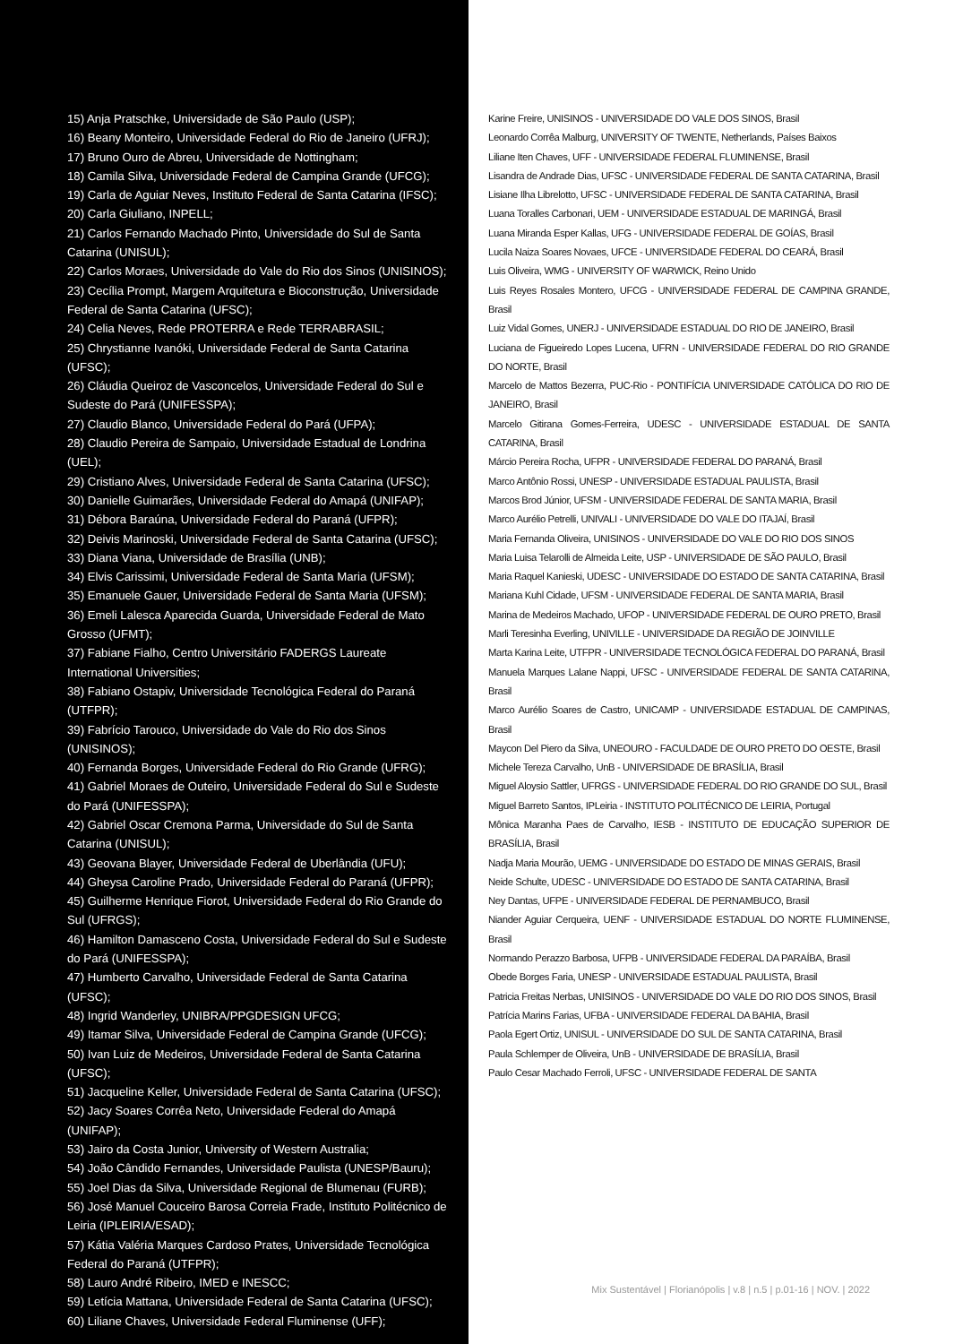15) Anja Pratschke, Universidade de São Paulo (USP);
16) Beany Monteiro, Universidade Federal do Rio de Janeiro (UFRJ);
17) Bruno Ouro de Abreu, Universidade de Nottingham;
18) Camila Silva, Universidade Federal de Campina Grande (UFCG);
19) Carla de Aguiar Neves, Instituto Federal de Santa Catarina (IFSC);
20) Carla Giuliano, INPELL;
21) Carlos Fernando Machado Pinto, Universidade do Sul de Santa Catarina (UNISUL);
22) Carlos Moraes, Universidade do Vale do Rio dos Sinos (UNISINOS);
23) Cecília Prompt, Margem Arquitetura e Bioconstrução, Universidade Federal de Santa Catarina (UFSC);
24) Celia Neves, Rede PROTERRA e Rede TERRABRASIL;
25) Chrystianne Ivanóki, Universidade Federal de Santa Catarina (UFSC);
26) Cláudia Queiroz de Vasconcelos, Universidade Federal do Sul e Sudeste do Pará (UNIFESSPA);
27) Claudio Blanco, Universidade Federal do Pará (UFPA);
28) Claudio Pereira de Sampaio, Universidade Estadual de Londrina (UEL);
29) Cristiano Alves, Universidade Federal de Santa Catarina (UFSC);
30) Danielle Guimarães, Universidade Federal do Amapá (UNIFAP);
31) Débora Baraúna, Universidade Federal do Paraná (UFPR);
32) Deivis Marinoski, Universidade Federal de Santa Catarina (UFSC);
33) Diana Viana, Universidade de Brasília (UNB);
34) Elvis Carissimi, Universidade Federal de Santa Maria (UFSM);
35) Emanuele Gauer, Universidade Federal de Santa Maria (UFSM);
36) Emeli Lalesca Aparecida Guarda, Universidade Federal de Mato Grosso (UFMT);
37) Fabiane Fialho, Centro Universitário FADERGS Laureate International Universities;
38) Fabiano Ostapiv, Universidade Tecnológica Federal do Paraná (UTFPR);
39) Fabrício Tarouco, Universidade do Vale do Rio dos Sinos (UNISINOS);
40) Fernanda Borges, Universidade Federal do Rio Grande (UFRG);
41) Gabriel Moraes de Outeiro, Universidade Federal do Sul e Sudeste do Pará (UNIFESSPA);
42) Gabriel Oscar Cremona Parma, Universidade do Sul de Santa Catarina (UNISUL);
43) Geovana Blayer, Universidade Federal de Uberlândia (UFU);
44) Gheysa Caroline Prado, Universidade Federal do Paraná (UFPR);
45) Guilherme Henrique Fiorot, Universidade Federal do Rio Grande do Sul (UFRGS);
46) Hamilton Damasceno Costa, Universidade Federal do Sul e Sudeste do Pará (UNIFESSPA);
47) Humberto Carvalho, Universidade Federal de Santa Catarina (UFSC);
48) Ingrid Wanderley, UNIBRA/PPGDESIGN UFCG;
49) Itamar Silva, Universidade Federal de Campina Grande (UFCG);
50) Ivan Luiz de Medeiros, Universidade Federal de Santa Catarina (UFSC);
51) Jacqueline Keller, Universidade Federal de Santa Catarina (UFSC);
52) Jacy Soares Corrêa Neto, Universidade Federal do Amapá (UNIFAP);
53) Jairo da Costa Junior, University of Western Australia;
54) João Cândido Fernandes, Universidade Paulista (UNESP/Bauru);
55) Joel Dias da Silva, Universidade Regional de Blumenau (FURB);
56) José Manuel Couceiro Barosa Correia Frade, Instituto Politécnico de Leiria (IPLEIRIA/ESAD);
57) Kátia Valéria Marques Cardoso Prates, Universidade Tecnológica Federal do Paraná (UTFPR);
58) Lauro André Ribeiro, IMED e INESCC;
59) Letícia Mattana, Universidade Federal de Santa Catarina (UFSC);
60) Liliane Chaves, Universidade Federal Fluminense (UFF);
Karine Freire, UNISINOS - UNIVERSIDADE DO VALE DOS SINOS, Brasil
Leonardo Corrêa Malburg, UNIVERSITY OF TWENTE, Netherlands, Países Baixos
Liliane Iten Chaves, UFF - UNIVERSIDADE FEDERAL FLUMINENSE, Brasil
Lisandra de Andrade Dias, UFSC - UNIVERSIDADE FEDERAL DE SANTA CATARINA, Brasil
Lisiane Ilha Librelotto, UFSC - UNIVERSIDADE FEDERAL DE SANTA CATARINA, Brasil
Luana Toralles Carbonari, UEM - UNIVERSIDADE ESTADUAL DE MARINGÁ, Brasil
Luana Miranda Esper Kallas, UFG - UNIVERSIDADE FEDERAL DE GOÍAS, Brasil
Lucila Naiza Soares Novaes, UFCE - UNIVERSIDADE FEDERAL DO CEARÁ, Brasil
Luis Oliveira, WMG - UNIVERSITY OF WARWICK, Reino Unido
Luis Reyes Rosales Montero, UFCG - UNIVERSIDADE FEDERAL DE CAMPINA GRANDE, Brasil
Luiz Vidal Gomes, UNERJ - UNIVERSIDADE ESTADUAL DO RIO DE JANEIRO, Brasil
Luciana de Figueiredo Lopes Lucena, UFRN - UNIVERSIDADE FEDERAL DO RIO GRANDE DO NORTE, Brasil
Marcelo de Mattos Bezerra, PUC-Rio - PONTIFÍCIA UNIVERSIDADE CATÓLICA DO RIO DE JANEIRO, Brasil
Marcelo Gitirana Gomes-Ferreira, UDESC - UNIVERSIDADE ESTADUAL DE SANTA CATARINA, Brasil
Márcio Pereira Rocha, UFPR - UNIVERSIDADE FEDERAL DO PARANÁ, Brasil
Marco Antônio Rossi, UNESP - UNIVERSIDADE ESTADUAL PAULISTA, Brasil
Marcos Brod Júnior, UFSM - UNIVERSIDADE FEDERAL DE SANTA MARIA, Brasil
Marco Aurélio Petrelli, UNIVALI - UNIVERSIDADE DO VALE DO ITAJAÍ, Brasil
Maria Fernanda Oliveira, UNISINOS - UNIVERSIDADE DO VALE DO RIO DOS SINOS
Maria Luisa Telarolli de Almeida Leite, USP - UNIVERSIDADE DE SÃO PAULO, Brasil
Maria Raquel Kanieski, UDESC - UNIVERSIDADE DO ESTADO DE SANTA CATARINA, Brasil
Mariana Kuhl Cidade, UFSM - UNIVERSIDADE FEDERAL DE SANTA MARIA, Brasil
Marina de Medeiros Machado, UFOP - UNIVERSIDADE FEDERAL DE OURO PRETO, Brasil
Marli Teresinha Everling, UNIVILLE - UNIVERSIDADE DA REGIÃO DE JOINVILLE
Marta Karina Leite, UTFPR - UNIVERSIDADE TECNOLÓGICA FEDERAL DO PARANÁ, Brasil
Manuela Marques Lalane Nappi, UFSC - UNIVERSIDADE FEDERAL DE SANTA CATARINA, Brasil
Marco Aurélio Soares de Castro, UNICAMP - UNIVERSIDADE ESTADUAL DE CAMPINAS, Brasil
Maycon Del Piero da Silva, UNEOURO - FACULDADE DE OURO PRETO DO OESTE, Brasil
Michele Tereza Carvalho, UnB - UNIVERSIDADE DE BRASÍLIA, Brasil
Miguel Aloysio Sattler, UFRGS - UNIVERSIDADE FEDERAL DO RIO GRANDE DO SUL, Brasil
Miguel Barreto Santos, IPLeiria - INSTITUTO POLITÉCNICO DE LEIRIA, Portugal
Mônica Maranha Paes de Carvalho, IESB - INSTITUTO DE EDUCAÇÃO SUPERIOR DE BRASÍLIA, Brasil
Nadja Maria Mourão, UEMG - UNIVERSIDADE DO ESTADO DE MINAS GERAIS, Brasil
Neide Schulte, UDESC - UNIVERSIDADE DO ESTADO DE SANTA CATARINA, Brasil
Ney Dantas, UFPE - UNIVERSIDADE FEDERAL DE PERNAMBUCO, Brasil
Niander Aguiar Cerqueira, UENF - UNIVERSIDADE ESTADUAL DO NORTE FLUMINENSE, Brasil
Normando Perazzo Barbosa, UFPB - UNIVERSIDADE FEDERAL DA PARAÍBA, Brasil
Obede Borges Faria, UNESP - UNIVERSIDADE ESTADUAL PAULISTA, Brasil
Patricia Freitas Nerbas, UNISINOS - UNIVERSIDADE DO VALE DO RIO DOS SINOS, Brasil
Patrícia Marins Farias, UFBA - UNIVERSIDADE FEDERAL DA BAHIA, Brasil
Paola Egert Ortiz, UNISUL - UNIVERSIDADE DO SUL DE SANTA CATARINA, Brasil
Paula Schlemper de Oliveira, UnB - UNIVERSIDADE DE BRASÍLIA, Brasil
Paulo Cesar Machado Ferroli, UFSC - UNIVERSIDADE FEDERAL DE SANTA
Mix Sustentável | Florianópolis | v.8 | n.5 | p.01-16 | NOV. | 2022